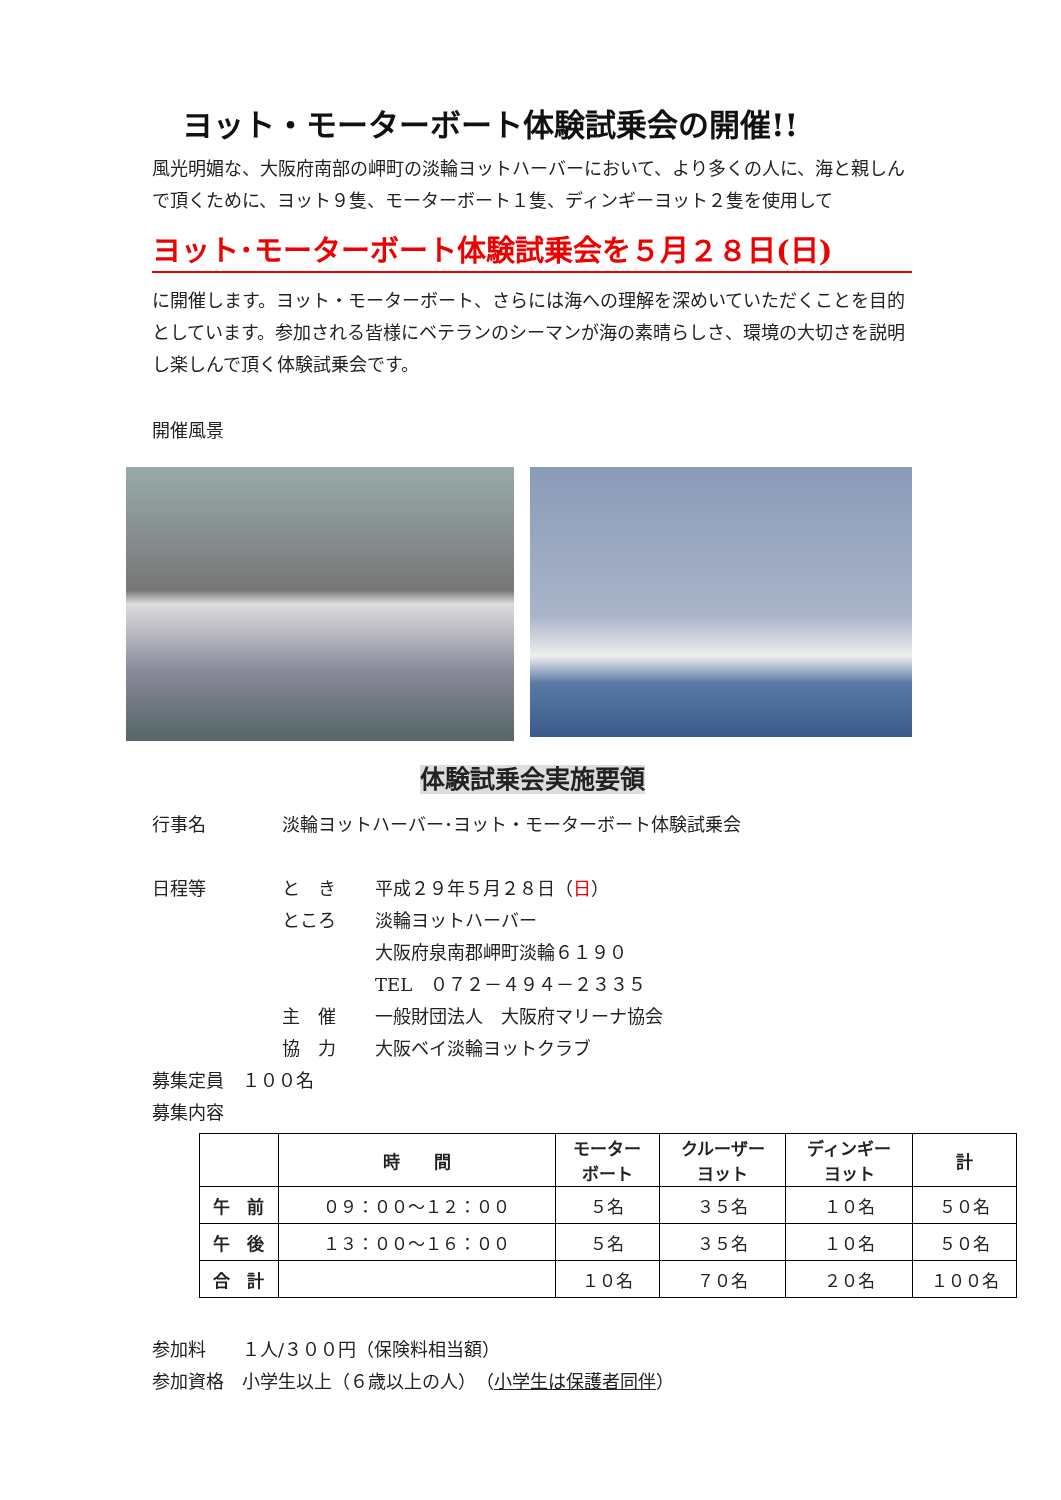ヨット・モーターボート体験試乗会の開催!!
風光明媚な、大阪府南部の岬町の淡輪ヨットハーバーにおいて、より多くの人に、海と親しんで頂くために、ヨット９隻、モーターボート１隻、ディンギーヨット２隻を使用して
ヨット･モーターボート体験試乗会を５月２８日(日)
に開催します。ヨット・モーターボート、さらには海への理解を深めいていただくことを目的としています。参加される皆様にベテランのシーマンが海の素晴らしさ、環境の大切さを説明し楽しんで頂く体験試乗会です。
開催風景
体験試乗会実施要領
行事名 淡輪ヨットハーバー･ヨット・モーターボート体験試乗会
日程等 と　き 平成２９年５月２８日（日）
ところ 淡輪ヨットハーバー
大阪府泉南郡岬町淡輪６１９０
TEL　０７２－４９４－２３３５
主　催 一般財団法人　大阪府マリーナ協会
協　力 大阪ベイ淡輪ヨットクラブ
募集定員　１００名
募集内容
| | 時 間 | モーター ボート | クルーザー ヨット | ディンギー ヨット | 計 |
| --- | --- | --- | --- | --- | --- |
| 午 前 | ０９：００～１２：００ | ５名 | ３５名 | １０名 | ５０名 |
| 午 後 | １３：００～１６：００ | ５名 | ３５名 | １０名 | ５０名 |
| 合 計 | | １０名 | ７０名 | ２０名 | １００名 |
参加料　　１人/３００円（保険料相当額）
参加資格　小学生以上（６歳以上の人）　（小学生は保護者同伴）